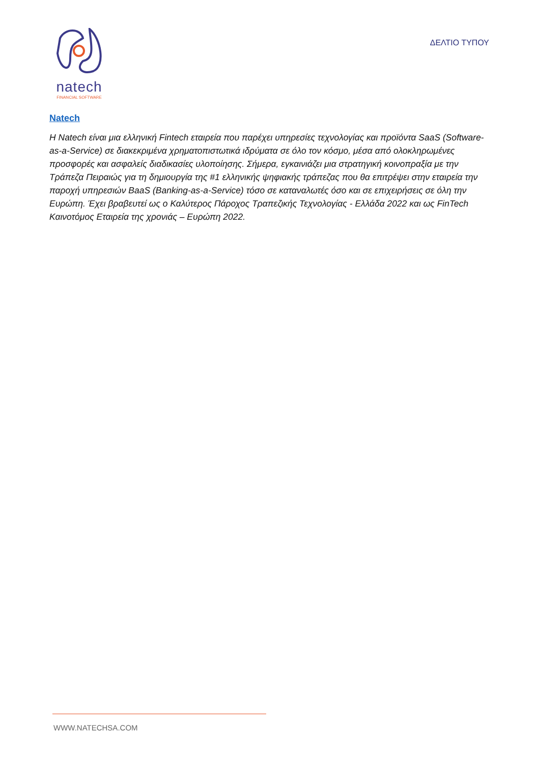natech
FINANCIAL SOFTWARE
ΔΕΛΤΙΟ ΤΥΠΟΥ
Natech
Η Natech είναι μια ελληνική Fintech εταιρεία που παρέχει υπηρεσίες τεχνολογίας και προϊόντα SaaS (Software-as-a-Service) σε διακεκριμένα χρηματοπιστωτικά ιδρύματα σε όλο τον κόσμο, μέσα από ολοκληρωμένες προσφορές και ασφαλείς διαδικασίες υλοποίησης. Σήμερα, εγκαινιάζει μια στρατηγική κοινοπραξία με την Τράπεζα Πειραιώς για τη δημιουργία της #1 ελληνικής ψηφιακής τράπεζας που θα επιτρέψει στην εταιρεία την παροχή υπηρεσιών BaaS (Banking-as-a-Service) τόσο σε καταναλωτές όσο και σε επιχειρήσεις σε όλη την Ευρώπη. Έχει βραβευτεί ως ο Καλύτερος Πάροχος Τραπεζικής Τεχνολογίας - Ελλάδα 2022 και ως FinTech Καινοτόμος Εταιρεία της χρονιάς – Ευρώπη 2022.
WWW.NATECHSA.COM